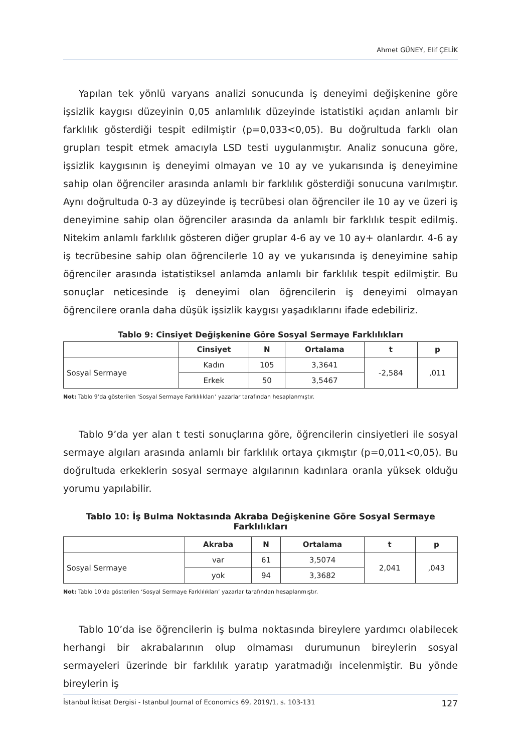Ahmet GÜNEY, Elif ÇELİK
Yapılan tek yönlü varyans analizi sonucunda iş deneyimi değişkenine göre işsizlik kaygısı düzeyinin 0,05 anlamlılık düzeyinde istatistiki açıdan anlamlı bir farklılık gösterdiği tespit edilmiştir (p=0,033<0,05). Bu doğrultuda farklı olan grupları tespit etmek amacıyla LSD testi uygulanmıştır. Analiz sonucuna göre, işsizlik kaygısının iş deneyimi olmayan ve 10 ay ve yukarısında iş deneyimine sahip olan öğrenciler arasında anlamlı bir farklılık gösterdiği sonucuna varılmıştır. Aynı doğrultuda 0-3 ay düzeyinde iş tecrübesi olan öğrenciler ile 10 ay ve üzeri iş deneyimine sahip olan öğrenciler arasında da anlamlı bir farklılık tespit edilmiş. Nitekim anlamlı farklılık gösteren diğer gruplar 4-6 ay ve 10 ay+ olanlardır. 4-6 ay iş tecrübesine sahip olan öğrencilerle 10 ay ve yukarısında iş deneyimine sahip öğrenciler arasında istatistiksel anlamda anlamlı bir farklılık tespit edilmiştir. Bu sonuçlar neticesinde iş deneyimi olan öğrencilerin iş deneyimi olmayan öğrencilere oranla daha düşük işsizlik kaygısı yaşadıklarını ifade edebiliriz.
Tablo 9: Cinsiyet Değişkenine Göre Sosyal Sermaye Farklılıkları
| | Cinsiyet | N | Ortalama | t | p |
| --- | --- | --- | --- | --- | --- |
| Sosyal Sermaye | Kadın | 105 | 3,3641 | -2,584 | ,011 |
| | Erkek | 50 | 3,5467 | | |
Not: Tablo 9’da gösterilen ‘Sosyal Sermaye Farklılıkları’ yazarlar tarafından hesaplanmıştır.
Tablo 9’da yer alan t testi sonuçlarına göre, öğrencilerin cinsiyetleri ile sosyal sermaye algıları arasında anlamlı bir farklılık ortaya çıkmıştır (p=0,011<0,05). Bu doğrultuda erkeklerin sosyal sermaye algılarının kadınlara oranla yüksek olduğu yorumu yapılabilir.
Tablo 10: İş Bulma Noktasında Akraba Değişkenine Göre Sosyal Sermaye Farklılıkları
| | Akraba | N | Ortalama | t | p |
| --- | --- | --- | --- | --- | --- |
| Sosyal Sermaye | var | 61 | 3,5074 | 2,041 | ,043 |
| | yok | 94 | 3,3682 | | |
Not: Tablo 10’da gösterilen ‘Sosyal Sermaye Farklılıkları’ yazarlar tarafından hesaplanmıştır.
Tablo 10’da ise öğrencilerin iş bulma noktasında bireylere yardımcı olabilecek herhangi bir akrabalarının olup olmaması durumunun bireylerin sosyal sermayeleri üzerinde bir farklılık yaratıp yaratmadığı incelenmiştir. Bu yönde bireylerin iş
İstanbul İktisat Dergisi - Istanbul Journal of Economics 69, 2019/1, s. 103-131 127